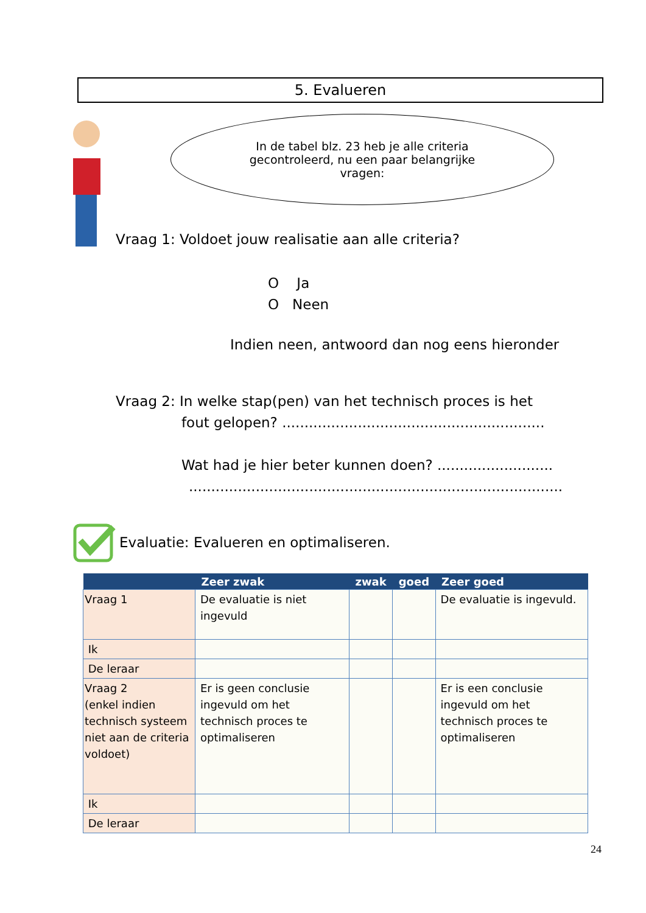5. Evalueren
In de tabel blz. 23 heb je alle criteria gecontroleerd, nu een paar belangrijke vragen:
Vraag 1: Voldoet jouw realisatie aan alle criteria?
O Ja
O Neen
Indien neen, antwoord dan nog eens hieronder
Vraag 2: In welke stap(pen) van het technisch proces is het
fout gelopen? ...........................................................
Wat had je hier beter kunnen doen? ..........................
....................................................................................
Evaluatie: Evalueren en optimaliseren.
| | Zeer zwak | zwak | goed | Zeer goed |
| --- | --- | --- | --- | --- |
| Vraag 1 | De evaluatie is niet ingevuld | | | De evaluatie is ingevuld. |
| Ik | | | | |
| De leraar | | | | |
| Vraag 2 (enkel indien technisch systeem niet aan de criteria voldoet) | Er is geen conclusie ingevuld om het technisch proces te optimaliseren | | | Er is een conclusie ingevuld om het technisch proces te optimaliseren |
| Ik | | | | |
| De leraar | | | | |
24